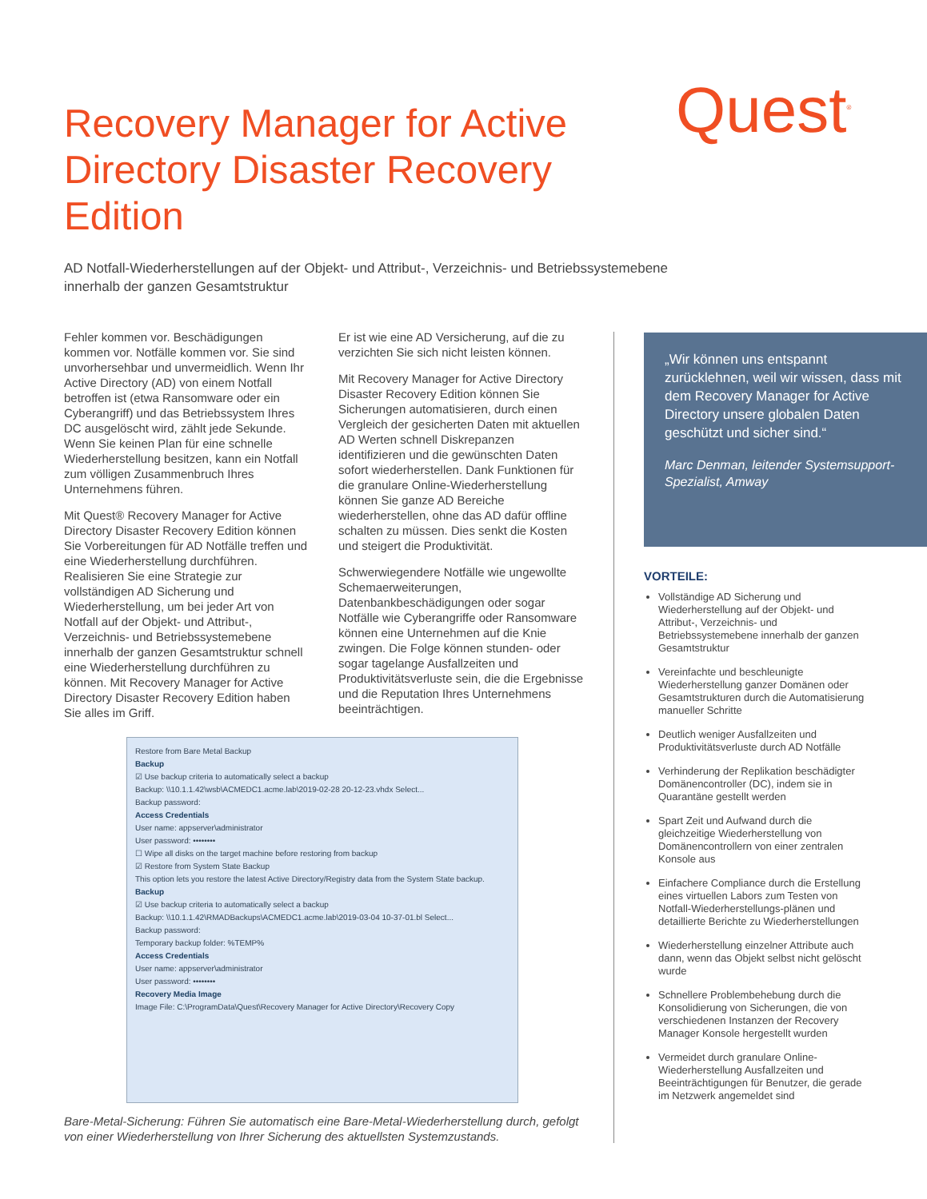Recovery Manager for Active Directory Disaster Recovery Edition
AD Notfall-Wiederherstellungen auf der Objekt- und Attribut-, Verzeichnis- und Betriebssystemebene innerhalb der ganzen Gesamtstruktur
Quest<sup>®</sup>
Fehler kommen vor. Beschädigungen kommen vor. Notfälle kommen vor. Sie sind unvorhersehbar und unvermeidlich. Wenn Ihr Active Directory (AD) von einem Notfall betroffen ist (etwa Ransomware oder ein Cyberangriff) und das Betriebssystem Ihres DC ausgelöscht wird, zählt jede Sekunde. Wenn Sie keinen Plan für eine schnelle Wiederherstellung besitzen, kann ein Notfall zum völligen Zusammenbruch Ihres Unternehmens führen.
Mit Quest® Recovery Manager for Active Directory Disaster Recovery Edition können Sie Vorbereitungen für AD Notfälle treffen und eine Wiederherstellung durchführen. Realisieren Sie eine Strategie zur vollständigen AD Sicherung und Wiederherstellung, um bei jeder Art von Notfall auf der Objekt- und Attribut-, Verzeichnis- und Betriebssystemebene innerhalb der ganzen Gesamtstruktur schnell eine Wiederherstellung durchführen zu können. Mit Recovery Manager for Active Directory Disaster Recovery Edition haben Sie alles im Griff.
Er ist wie eine AD Versicherung, auf die zu verzichten Sie sich nicht leisten können.
Mit Recovery Manager for Active Directory Disaster Recovery Edition können Sie Sicherungen automatisieren, durch einen Vergleich der gesicherten Daten mit aktuellen AD Werten schnell Diskrepanzen identifizieren und die gewünschten Daten sofort wiederherstellen. Dank Funktionen für die granulare Online-Wiederherstellung können Sie ganze AD Bereiche wiederherstellen, ohne das AD dafür offline schalten zu müssen. Dies senkt die Kosten und steigert die Produktivität.
Schwerwiegendere Notfälle wie ungewollte Schemaerweiterungen, Datenbankbeschädigungen oder sogar Notfälle wie Cyberangriffe oder Ransomware können eine Unternehmen auf die Knie zwingen. Die Folge können stunden- oder sogar tagelange Ausfallzeiten und Produktivitätsverluste sein, die die Ergebnisse und die Reputation Ihres Unternehmens beeinträchtigen.
Restore from Bare Metal Backup
Backup
☑ Use backup criteria to automatically select a backup
Backup: \\10.1.1.42\wsb\ACMEDC1.acme.lab\2019-02-28 20-12-23.vhdx Select...
Backup password:
Access Credentials
User name: appserver\administrator
User password: ••••••••
☐ Wipe all disks on the target machine before restoring from backup
☑ Restore from System State Backup
This option lets you restore the latest Active Directory/Registry data from the System State backup.
Backup
☑ Use backup criteria to automatically select a backup
Backup: \\10.1.1.42\RMADBackups\ACMEDC1.acme.lab\2019-03-04 10-37-01.bl Select...
Backup password:
Temporary backup folder: %TEMP%
Access Credentials
User name: appserver\administrator
User password: ••••••••
Recovery Media Image
Image File: C:\ProgramData\Quest\Recovery Manager for Active Directory\Recovery Copy
Bare-Metal-Sicherung: Führen Sie automatisch eine Bare-Metal-Wiederherstellung durch, gefolgt von einer Wiederherstellung von Ihrer Sicherung des aktuellsten Systemzustands.
„Wir können uns entspannt zurücklehnen, weil wir wissen, dass mit dem Recovery Manager for Active Directory unsere globalen Daten geschützt und sicher sind.“Marc Denman, leitender Systemsupport-Spezialist, Amway
VORTEILE:
Vollständige AD Sicherung und Wiederherstellung auf der Objekt- und Attribut-, Verzeichnis- und Betriebssystemebene innerhalb der ganzen Gesamtstruktur
Vereinfachte und beschleunigte Wiederherstellung ganzer Domänen oder Gesamtstrukturen durch die Automatisierung manueller Schritte
Deutlich weniger Ausfallzeiten und Produktivitätsverluste durch AD Notfälle
Verhinderung der Replikation beschädigter Domänencontroller (DC), indem sie in Quarantäne gestellt werden
Spart Zeit und Aufwand durch die gleichzeitige Wiederherstellung von Domänencontrollern von einer zentralen Konsole aus
Einfachere Compliance durch die Erstellung eines virtuellen Labors zum Testen von Notfall-Wiederherstellungs-plänen und detaillierte Berichte zu Wiederherstellungen
Wiederherstellung einzelner Attribute auch dann, wenn das Objekt selbst nicht gelöscht wurde
Schnellere Problembehebung durch die Konsolidierung von Sicherungen, die von verschiedenen Instanzen der Recovery Manager Konsole hergestellt wurden
Vermeidet durch granulare Online-Wiederherstellung Ausfallzeiten und Beeinträchtigungen für Benutzer, die gerade im Netzwerk angemeldet sind